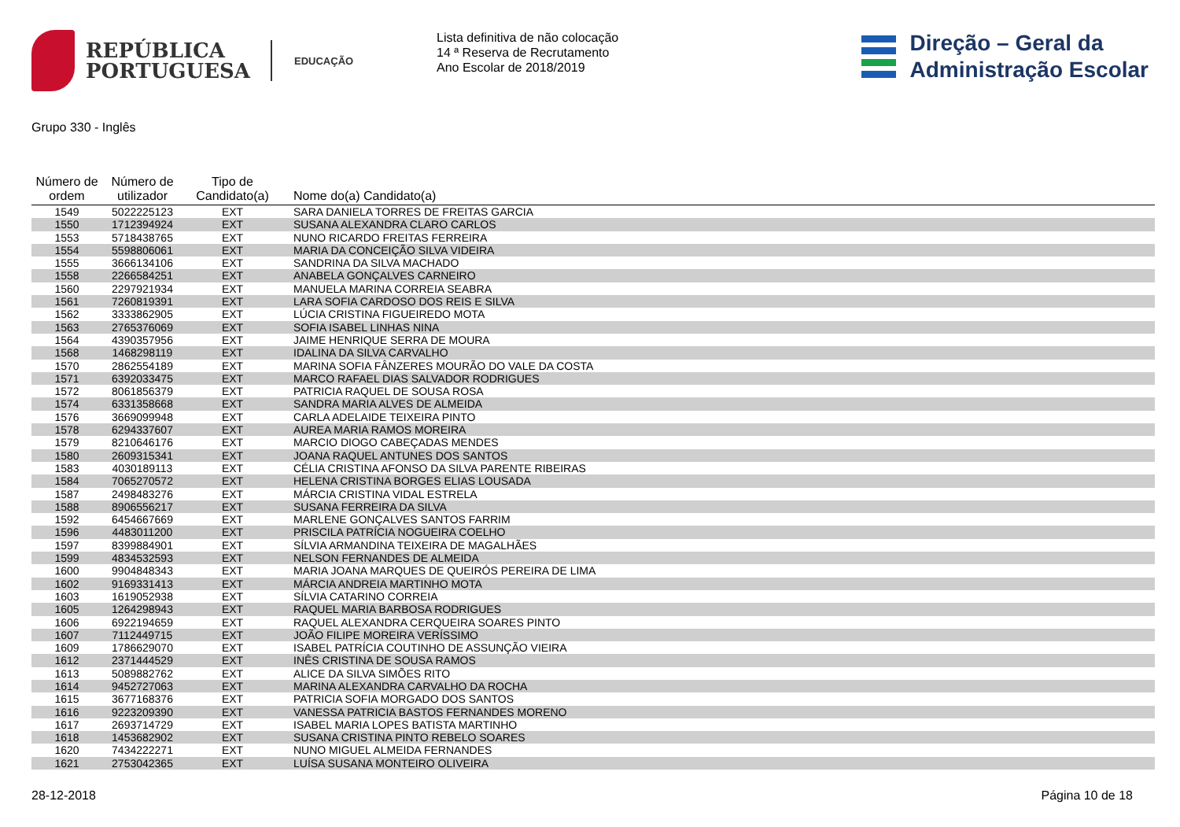REPÚBLICA
PORTUGUESA
EDUCAÇÃO
Lista definitiva de não colocação
14 ª Reserva de Recrutamento
Ano Escolar de 2018/2019
Direção – Geral da
Administração Escolar
Grupo 330 - Inglês
| Número de ordem | Número de utilizador | Tipo de Candidato(a) | Nome do(a) Candidato(a) |
| --- | --- | --- | --- |
| 1549 | 5022225123 | EXT | SARA DANIELA TORRES DE FREITAS GARCIA |
| 1550 | 1712394924 | EXT | SUSANA ALEXANDRA CLARO CARLOS |
| 1553 | 5718438765 | EXT | NUNO RICARDO FREITAS FERREIRA |
| 1554 | 5598806061 | EXT | MARIA DA CONCEIÇÃO SILVA VIDEIRA |
| 1555 | 3666134106 | EXT | SANDRINA DA SILVA MACHADO |
| 1558 | 2266584251 | EXT | ANABELA GONÇALVES CARNEIRO |
| 1560 | 2297921934 | EXT | MANUELA MARINA CORREIA SEABRA |
| 1561 | 7260819391 | EXT | LARA SOFIA CARDOSO DOS REIS E SILVA |
| 1562 | 3333862905 | EXT | LÚCIA CRISTINA FIGUEIREDO MOTA |
| 1563 | 2765376069 | EXT | SOFIA ISABEL LINHAS NINA |
| 1564 | 4390357956 | EXT | JAIME HENRIQUE SERRA DE MOURA |
| 1568 | 1468298119 | EXT | IDALINA DA SILVA CARVALHO |
| 1570 | 2862554189 | EXT | MARINA SOFIA FÂNZERES MOURÃO DO VALE DA COSTA |
| 1571 | 6392033475 | EXT | MARCO RAFAEL DIAS SALVADOR RODRIGUES |
| 1572 | 8061856379 | EXT | PATRICIA RAQUEL DE SOUSA ROSA |
| 1574 | 6331358668 | EXT | SANDRA MARIA ALVES DE ALMEIDA |
| 1576 | 3669099948 | EXT | CARLA ADELAIDE TEIXEIRA PINTO |
| 1578 | 6294337607 | EXT | AUREA MARIA RAMOS MOREIRA |
| 1579 | 8210646176 | EXT | MARCIO DIOGO CABEÇADAS MENDES |
| 1580 | 2609315341 | EXT | JOANA RAQUEL ANTUNES DOS SANTOS |
| 1583 | 4030189113 | EXT | CÉLIA CRISTINA AFONSO DA SILVA PARENTE RIBEIRAS |
| 1584 | 7065270572 | EXT | HELENA CRISTINA BORGES ELIAS LOUSADA |
| 1587 | 2498483276 | EXT | MÁRCIA CRISTINA VIDAL ESTRELA |
| 1588 | 8906556217 | EXT | SUSANA FERREIRA DA SILVA |
| 1592 | 6454667669 | EXT | MARLENE GONÇALVES SANTOS FARRIM |
| 1596 | 4483011200 | EXT | PRISCILA PATRÍCIA NOGUEIRA COELHO |
| 1597 | 8399884901 | EXT | SÍLVIA ARMANDINA TEIXEIRA DE MAGALHÃES |
| 1599 | 4834532593 | EXT | NELSON FERNANDES DE ALMEIDA |
| 1600 | 9904848343 | EXT | MARIA JOANA MARQUES DE QUEIRÓS PEREIRA DE LIMA |
| 1602 | 9169331413 | EXT | MÁRCIA ANDREIA MARTINHO MOTA |
| 1603 | 1619052938 | EXT | SÍLVIA CATARINO CORREIA |
| 1605 | 1264298943 | EXT | RAQUEL MARIA BARBOSA RODRIGUES |
| 1606 | 6922194659 | EXT | RAQUEL ALEXANDRA CERQUEIRA SOARES PINTO |
| 1607 | 7112449715 | EXT | JOÃO FILIPE MOREIRA VERÍSSIMO |
| 1609 | 1786629070 | EXT | ISABEL PATRÍCIA COUTINHO DE ASSUNÇÃO VIEIRA |
| 1612 | 2371444529 | EXT | INÊS CRISTINA DE SOUSA RAMOS |
| 1613 | 5089882762 | EXT | ALICE DA SILVA SIMÕES RITO |
| 1614 | 9452727063 | EXT | MARINA ALEXANDRA CARVALHO DA ROCHA |
| 1615 | 3677168376 | EXT | PATRICIA SOFIA MORGADO DOS SANTOS |
| 1616 | 9223209390 | EXT | VANESSA PATRICIA BASTOS FERNANDES MORENO |
| 1617 | 2693714729 | EXT | ISABEL MARIA LOPES BATISTA MARTINHO |
| 1618 | 1453682902 | EXT | SUSANA CRISTINA PINTO REBELO SOARES |
| 1620 | 7434222271 | EXT | NUNO MIGUEL ALMEIDA FERNANDES |
| 1621 | 2753042365 | EXT | LUÍSA SUSANA MONTEIRO OLIVEIRA |
28-12-2018 Página 10 de 18